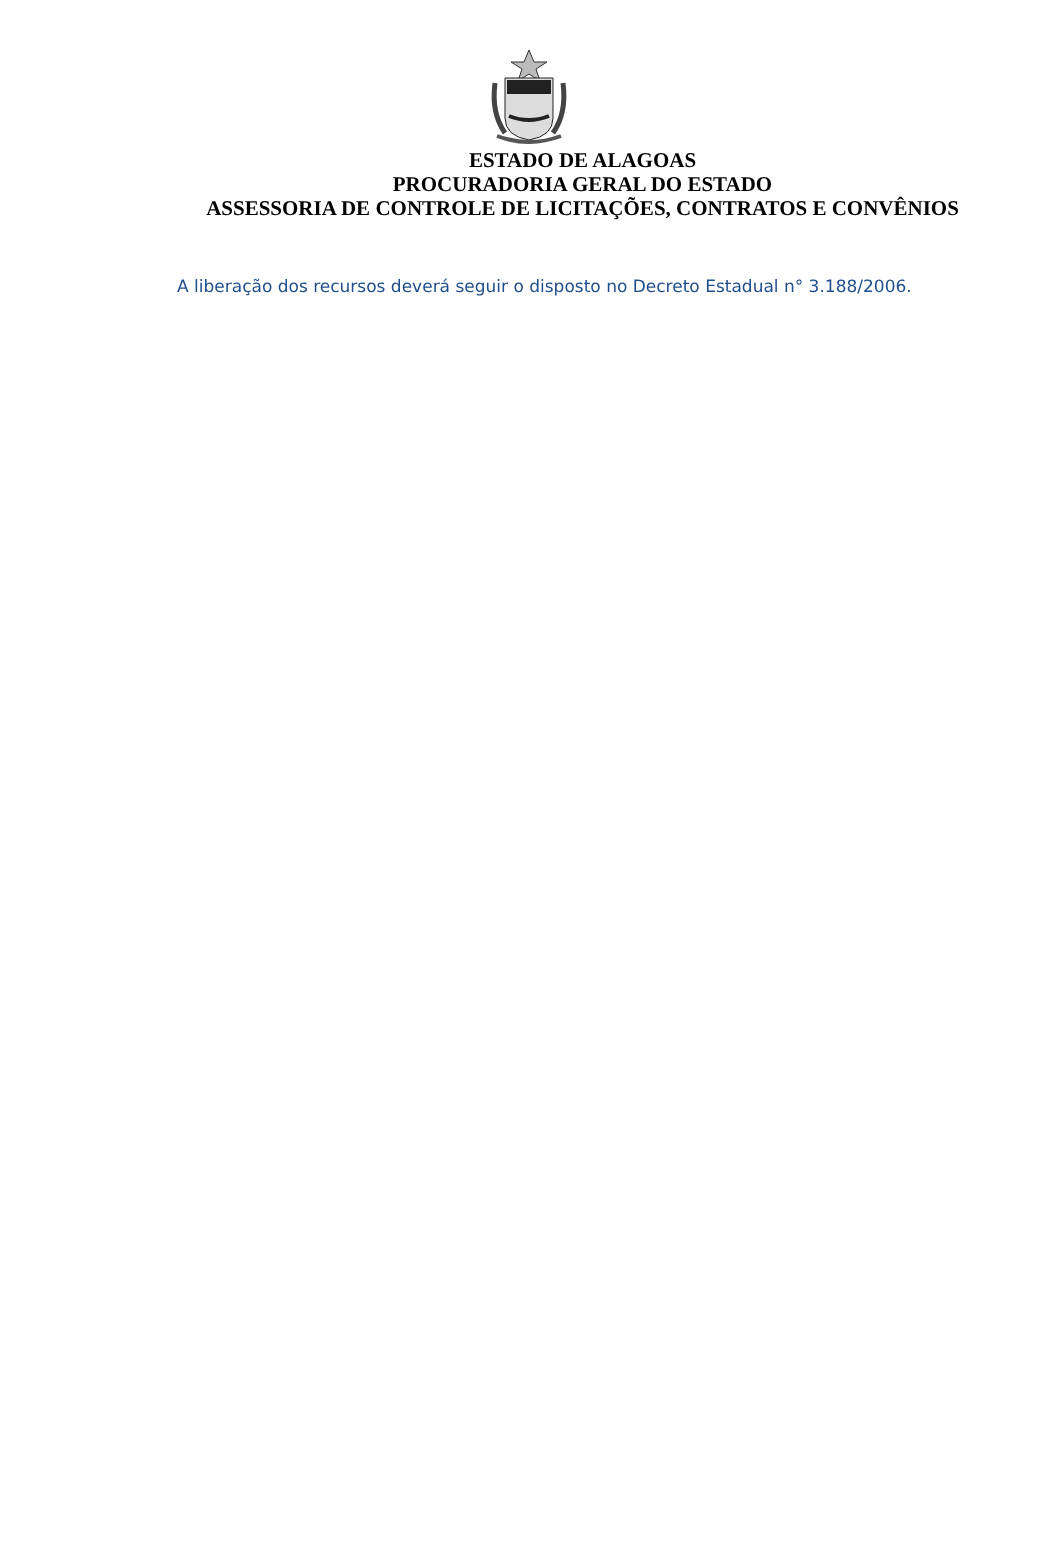ESTADO DE ALAGOAS
PROCURADORIA GERAL DO ESTADO
ASSESSORIA DE CONTROLE DE LICITAÇÕES, CONTRATOS E CONVÊNIOS
A liberação dos recursos deverá seguir o disposto no Decreto Estadual n° 3.188/2006.